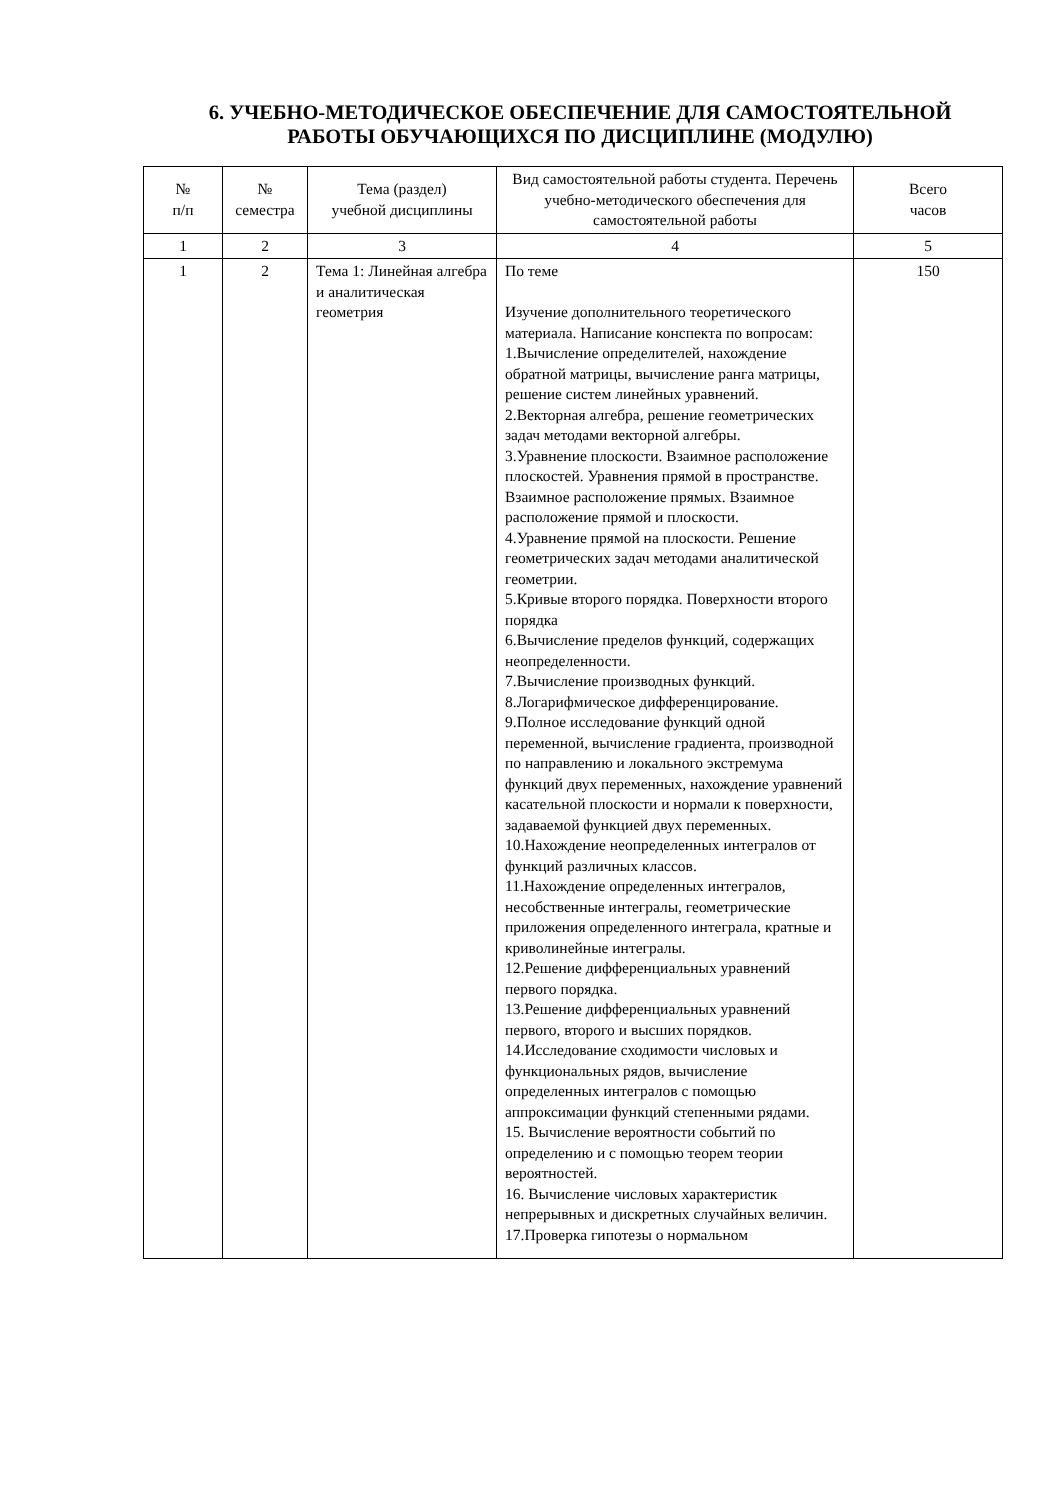6. УЧЕБНО-МЕТОДИЧЕСКОЕ ОБЕСПЕЧЕНИЕ ДЛЯ САМОСТОЯТЕЛЬНОЙ
РАБОТЫ ОБУЧАЮЩИХСЯ ПО ДИСЦИПЛИНЕ (МОДУЛЮ)
| № п/п | № семестра | Тема (раздел) учебной дисциплины | Вид самостоятельной работы студента. Перечень учебно-методического обеспечения для самостоятельной работы | Всего часов |
| --- | --- | --- | --- | --- |
| 1 | 2 | 3 | 4 | 5 |
| 1 | 2 | Тема 1: Линейная алгебра и аналитическая геометрия | По теме Изучение дополнительного теоретического материала. Написание конспекта по вопросам: 1.Вычисление определителей, нахождение обратной матрицы, вычисление ранга матрицы, решение систем линейных уравнений. 2.Векторная алгебра, решение геометрических задач методами векторной алгебры. 3.Уравнение плоскости. Взаимное расположение плоскостей. Уравнения прямой в пространстве. Взаимное расположение прямых. Взаимное расположение прямой и плоскости. 4.Уравнение прямой на плоскости. Решение геометрических задач методами аналитической геометрии. 5.Кривые второго порядка. Поверхности второго порядка 6.Вычисление пределов функций, содержащих неопределенности. 7.Вычисление производных функций. 8.Логарифмическое дифференцирование. 9.Полное исследование функций одной переменной, вычисление градиента, производной по направлению и локального экстремума функций двух переменных, нахождение уравнений касательной плоскости и нормали к поверхности, задаваемой функцией двух переменных. 10.Нахождение неопределенных интегралов от функций различных классов. 11.Нахождение определенных интегралов, несобственные интегралы, геометрические приложения определенного интеграла, кратные и криволинейные интегралы. 12.Решение дифференциальных уравнений первого порядка. 13.Решение дифференциальных уравнений первого, второго и высших порядков. 14.Исследование сходимости числовых и функциональных рядов, вычисление определенных интегралов с помощью аппроксимации функций степенными рядами. 15. Вычисление вероятности событий по определению и с помощью теорем теории вероятностей. 16. Вычисление числовых характеристик непрерывных и дискретных случайных величин. 17.Проверка гипотезы о нормальном | 150 |